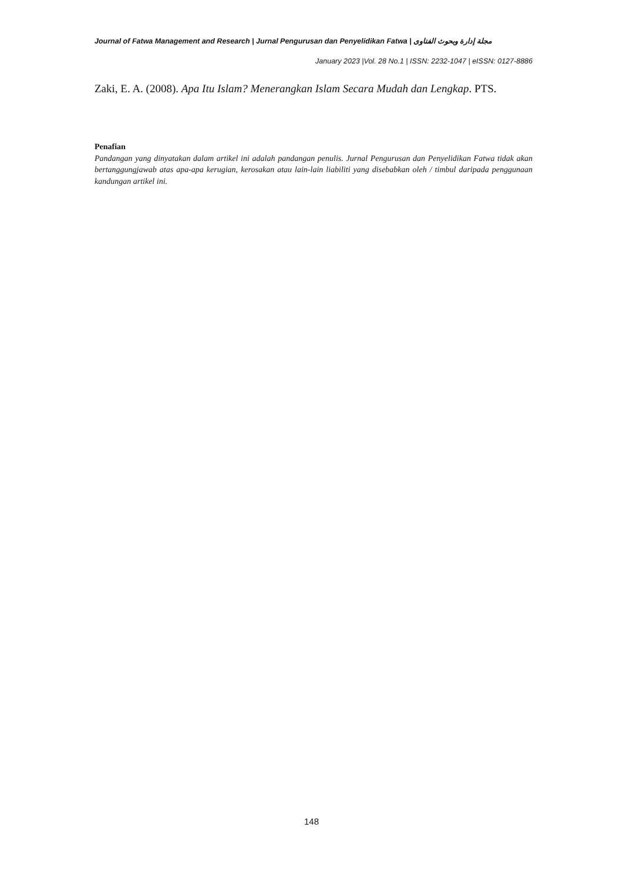Journal of Fatwa Management and Research | Jurnal Pengurusan dan Penyelidikan Fatwa | مجلة إدارة وبحوث الفتاوى
January 2023 |Vol. 28 No.1 | ISSN: 2232-1047 | eISSN: 0127-8886
Zaki, E. A. (2008). Apa Itu Islam? Menerangkan Islam Secara Mudah dan Lengkap. PTS.
Penafian
Pandangan yang dinyatakan dalam artikel ini adalah pandangan penulis. Jurnal Pengurusan dan Penyelidikan Fatwa tidak akan bertanggungjawab atas apa-apa kerugian, kerosakan atau lain-lain liabiliti yang disebabkan oleh / timbul daripada penggunaan kandungan artikel ini.
148